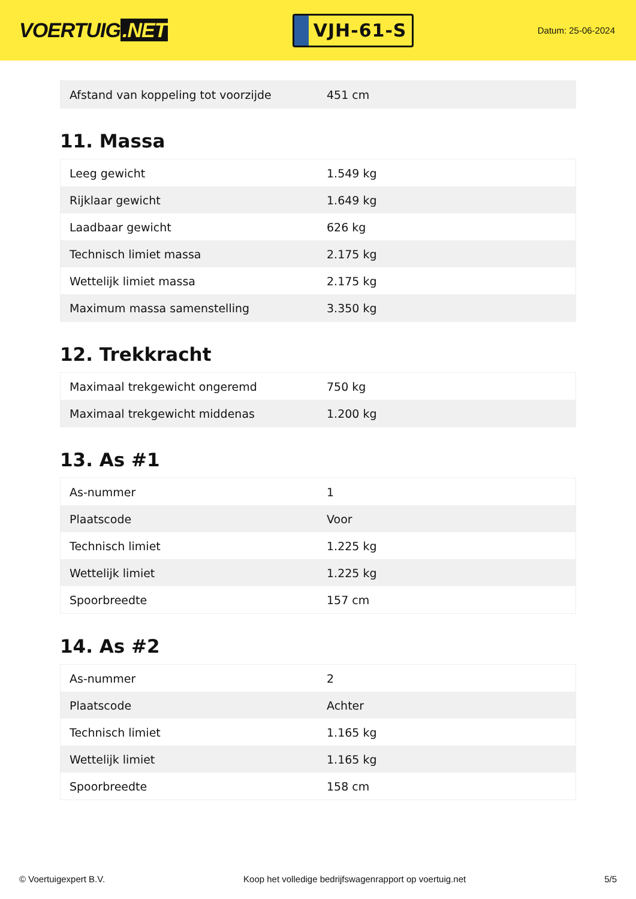VOERTUIG.NET
VJH-61-S
Datum: 25-06-2024
| Afstand van koppeling tot voorzijde | 451 cm |
11. Massa
| Leeg gewicht | 1.549 kg |
| Rijklaar gewicht | 1.649 kg |
| Laadbaar gewicht | 626 kg |
| Technisch limiet massa | 2.175 kg |
| Wettelijk limiet massa | 2.175 kg |
| Maximum massa samenstelling | 3.350 kg |
12. Trekkracht
| Maximaal trekgewicht ongeremd | 750 kg |
| Maximaal trekgewicht middenas | 1.200 kg |
13. As #1
| As-nummer | 1 |
| Plaatscode | Voor |
| Technisch limiet | 1.225 kg |
| Wettelijk limiet | 1.225 kg |
| Spoorbreedte | 157 cm |
14. As #2
| As-nummer | 2 |
| Plaatscode | Achter |
| Technisch limiet | 1.165 kg |
| Wettelijk limiet | 1.165 kg |
| Spoorbreedte | 158 cm |
© Voertuigexpert B.V. Koop het volledige bedrijfswagenrapport op voertuig.net 5/5